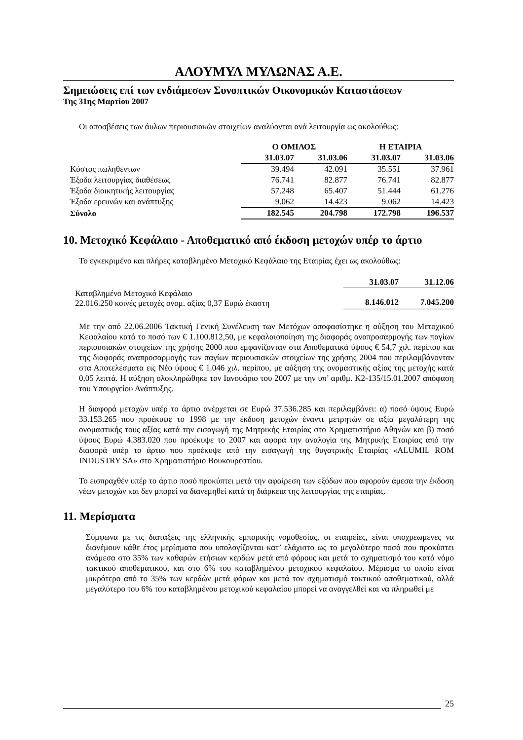ΑΛΟΥΜΥΛ ΜΥΛΩΝΑΣ Α.Ε.
Σημειώσεις επί των ενδιάμεσων Συνοπτικών Οικονομικών Καταστάσεων
Της 31ης Μαρτίου 2007
Οι αποσβέσεις των άυλων περιουσιακών στοιχείων αναλύονται ανά λειτουργία ως ακολούθως:
| | Ο ΟΜΙΛΟΣ | | Η ΕΤΑΙΡΙΑ | |
| --- | --- | --- | --- | --- |
| | 31.03.07 | 31.03.06 | 31.03.07 | 31.03.06 |
| Κόστος πωληθέντων | 39.494 | 42.091 | 35.551 | 37.961 |
| Έξοδα λειτουργίας διαθέσεως | 76.741 | 82.877 | 76.741 | 82.877 |
| Έξοδα διοικητικής λειτουργίας | 57.248 | 65.407 | 51.444 | 61.276 |
| Έξοδα ερευνών και ανάπτυξης | 9.062 | 14.423 | 9.062 | 14.423 |
| Σύνολο | 182.545 | 204.798 | 172.798 | 196.537 |
10. Μετοχικό Κεφάλαιο - Αποθεματικό από έκδοση μετοχών υπέρ το άρτιο
Το εγκεκριμένο και πλήρες καταβλημένο Μετοχικό Κεφάλαιο της Εταιρίας έχει ως ακολούθως:
| | 31.03.07 | 31.12.06 |
| Καταβλημένο Μετοχικό Κεφάλαιο 22.016.250 κοινές μετοχές ονομ. αξίας 0,37 Ευρώ έκαστη | 8.146.012 | 7.045.200 |
Με την από 22.06.2006 Τακτική Γενική Συνέλευση των Μετόχων αποφασίστηκε η αύξηση του Μετοχικού Κεφαλαίου κατά το ποσό των € 1.100.812,50, με κεφαλαιοποίηση της διαφοράς αναπροσαρμογής των παγίων περιουσιακών στοιχείων της χρήσης 2000 που εμφανίζονταν στα Αποθεματικά ύψους € 54,7 χιλ. περίπου και της διαφοράς αναπροσαρμογής των παγίων περιουσιακών στοιχείων της χρήσης 2004 που περιλαμβάνονταν στα Αποτελέσματα εις Νέο ύψους € 1.046 χιλ. περίπου, με αύξηση της ονομαστικής αξίας της μετοχής κατά 0,05 λεπτά. Η αύξηση ολοκληρώθηκε τον Ιανουάριο του 2007 με την υπ’ αριθμ. Κ2-135/15.01.2007 απόφαση του Υπουργείου Ανάπτυξης.
Η διαφορά μετοχών υπέρ το άρτιο ανέρχεται σε Ευρώ 37.536.285 και περιλαμβάνει: α) ποσό ύψους Ευρώ 33.153.265 που προέκυψε το 1998 με την έκδοση μετοχών έναντι μετρητών σε αξία μεγαλύτερη της ονομαστικής τους αξίας κατά την εισαγωγή της Μητρικής Εταιρίας στο Χρηματιστήριο Αθηνών και β) ποσό ύψους Ευρώ 4.383.020 που προέκυψε το 2007 και αφορά την αναλογία της Μητρικής Εταιρίας από την διαφορά υπέρ το άρτιο που προέκυψε από την εισαγωγή της θυγατρικής Εταιρίας «ALUMIL ROM INDUSTRY SA» στο Χρηματιστήριο Βουκουρεστίου.
Το εισπραχθέν υπέρ το άρτιο ποσό προκύπτει μετά την αφαίρεση των εξόδων που αφορούν άμεσα την έκδοση νέων μετοχών και δεν μπορεί να διανεμηθεί κατά τη διάρκεια της λειτουργίας της εταιρίας.
11. Μερίσματα
Σύμφωνα με τις διατάξεις της ελληνικής εμπορικής νομοθεσίας, οι εταιρείες, είναι υποχρεωμένες να διανέμουν κάθε έτος μερίσματα που υπολογίζονται κατ’ ελάχιστο ως το μεγαλύτερο ποσό που προκύπτει ανάμεσα στο 35% των καθαρών ετήσιων κερδών μετά από φόρους και μετά το σχηματισμό του κατά νόμο τακτικού αποθεματικού, και στο 6% του καταβλημένου μετοχικού κεφαλαίου. Μέρισμα το οποίο είναι μικρότερο από το 35% των κερδών μετά φόρων και μετά τον σχηματισμό τακτικού αποθεματικού, αλλά μεγαλύτερο του 6% του καταβλημένου μετοχικού κεφαλαίου μπορεί να αναγγελθεί και να πληρωθεί με
25